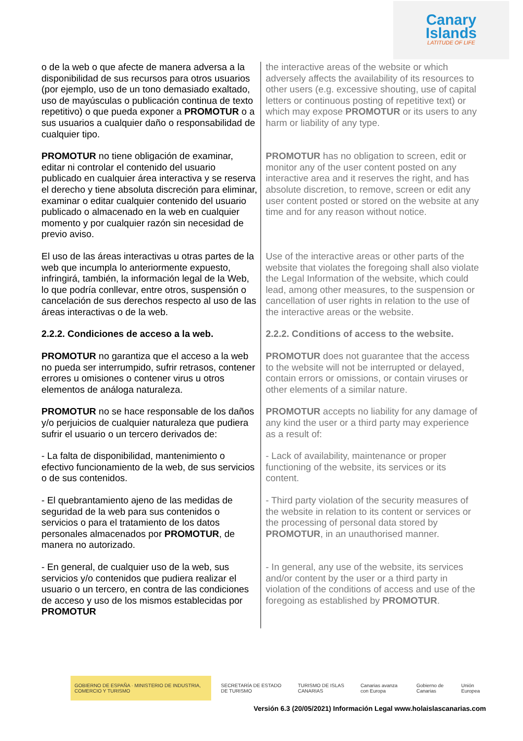Canary
Islands
LATITUDE OF LIFE
| o de la web o que afecte de manera adversa a la disponibilidad de sus recursos para otros usuarios (por ejemplo, uso de un tono demasiado exaltado, uso de mayúsculas o publicación continua de texto repetitivo) o que pueda exponer a PROMOTUR o a sus usuarios a cualquier daño o responsabilidad de cualquier tipo. | the interactive areas of the website or which adversely affects the availability of its resources to other users (e.g. excessive shouting, use of capital letters or continuous posting of repetitive text) or which may expose PROMOTUR or its users to any harm or liability of any type. |
| PROMOTUR no tiene obligación de examinar, editar ni controlar el contenido del usuario publicado en cualquier área interactiva y se reserva el derecho y tiene absoluta discreción para eliminar, examinar o editar cualquier contenido del usuario publicado o almacenado en la web en cualquier momento y por cualquier razón sin necesidad de previo aviso. | PROMOTUR has no obligation to screen, edit or monitor any of the user content posted on any interactive area and it reserves the right, and has absolute discretion, to remove, screen or edit any user content posted or stored on the website at any time and for any reason without notice. |
| El uso de las áreas interactivas u otras partes de la web que incumpla lo anteriormente expuesto, infringirá, también, la información legal de la Web, lo que podría conllevar, entre otros, suspensión o cancelación de sus derechos respecto al uso de las áreas interactivas o de la web. | Use of the interactive areas or other parts of the website that violates the foregoing shall also violate the Legal Information of the website, which could lead, among other measures, to the suspension or cancellation of user rights in relation to the use of the interactive areas or the website. |
| 2.2.2. Condiciones de acceso a la web. | 2.2.2. Conditions of access to the website. |
| PROMOTUR no garantiza que el acceso a la web no pueda ser interrumpido, sufrir retrasos, contener errores u omisiones o contener virus u otros elementos de análoga naturaleza. | PROMOTUR does not guarantee that the access to the website will not be interrupted or delayed, contain errors or omissions, or contain viruses or other elements of a similar nature. |
| PROMOTUR no se hace responsable de los daños y/o perjuicios de cualquier naturaleza que pudiera sufrir el usuario o un tercero derivados de: | PROMOTUR accepts no liability for any damage of any kind the user or a third party may experience as a result of: |
| - La falta de disponibilidad, mantenimiento o efectivo funcionamiento de la web, de sus servicios o de sus contenidos. | - Lack of availability, maintenance or proper functioning of the website, its services or its content. |
| - El quebrantamiento ajeno de las medidas de seguridad de la web para sus contenidos o servicios o para el tratamiento de los datos personales almacenados por PROMOTUR , de manera no autorizado. | - Third party violation of the security measures of the website in relation to its content or services or the processing of personal data stored by PROMOTUR , in an unauthorised manner. |
| - En general, de cualquier uso de la web, sus servicios y/o contenidos que pudiera realizar el usuario o un tercero, en contra de las condiciones de acceso y uso de los mismos establecidas por PROMOTUR | - In general, any use of the website, its services and/or content by the user or a third party in violation of the conditions of access and use of the foregoing as established by PROMOTUR . |
GOBIERNO DE ESPAÑA · MINISTERIO DE INDUSTRIA, COMERCIO Y TURISMO
SECRETARÍA DE ESTADO DE TURISMO
TURISMO DE ISLAS CANARIAS Canarias avanza con Europa Gobierno de Canarias Unión Europea
Versión 6.3 (20/05/2021) Información Legal www.holaislascanarias.com